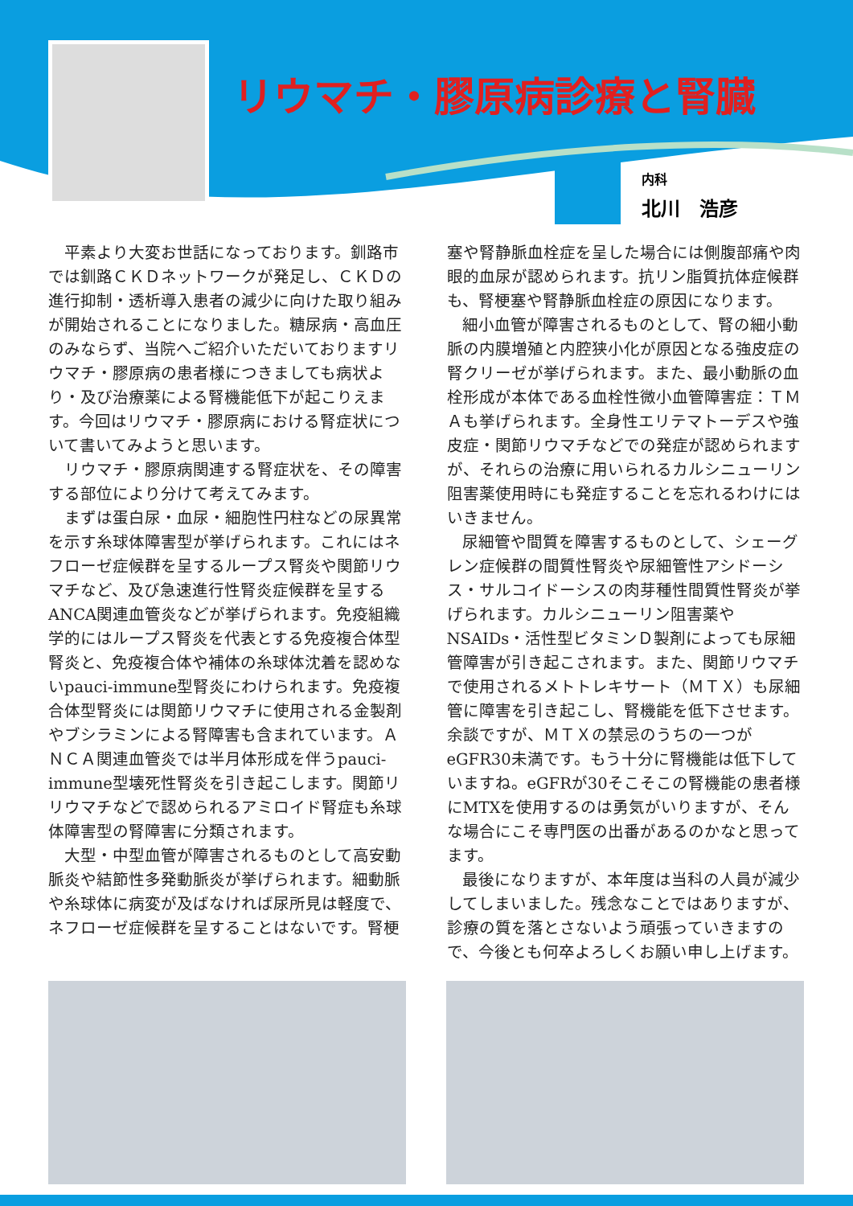リウマチ・膠原病診療と腎臓
内科
北川　浩彦
平素より大変お世話になっております。釧路市では釧路ＣＫＤネットワークが発足し、ＣＫＤの進行抑制・透析導入患者の減少に向けた取り組みが開始されることになりました。糖尿病・高血圧のみならず、当院へご紹介いただいておりますリウマチ・膠原病の患者様につきましても病状より・及び治療薬による腎機能低下が起こりえます。今回はリウマチ・膠原病における腎症状について書いてみようと思います。
リウマチ・膠原病関連する腎症状を、その障害する部位により分けて考えてみます。
まずは蛋白尿・血尿・細胞性円柱などの尿異常を示す糸球体障害型が挙げられます。これにはネフローゼ症候群を呈するループス腎炎や関節リウマチなど、及び急速進行性腎炎症候群を呈するANCA関連血管炎などが挙げられます。免疫組織学的にはループス腎炎を代表とする免疫複合体型腎炎と、免疫複合体や補体の糸球体沈着を認めないpauci-immune型腎炎にわけられます。免疫複合体型腎炎には関節リウマチに使用される金製剤やブシラミンによる腎障害も含まれています。ＡＮＣＡ関連血管炎では半月体形成を伴うpauci-immune型壊死性腎炎を引き起こします。関節リリウマチなどで認められるアミロイド腎症も糸球体障害型の腎障害に分類されます。
大型・中型血管が障害されるものとして高安動脈炎や結節性多発動脈炎が挙げられます。細動脈や糸球体に病変が及ばなければ尿所見は軽度で、ネフローゼ症候群を呈することはないです。腎梗
塞や腎静脈血栓症を呈した場合には側腹部痛や肉眼的血尿が認められます。抗リン脂質抗体症候群も、腎梗塞や腎静脈血栓症の原因になります。
細小血管が障害されるものとして、腎の細小動脈の内膜増殖と内腔狭小化が原因となる強皮症の腎クリーゼが挙げられます。また、最小動脈の血栓形成が本体である血栓性微小血管障害症：ＴＭＡも挙げられます。全身性エリテマトーデスや強皮症・関節リウマチなどでの発症が認められますが、それらの治療に用いられるカルシニューリン阻害薬使用時にも発症することを忘れるわけにはいきません。
尿細管や間質を障害するものとして、シェーグレン症候群の間質性腎炎や尿細管性アシドーシス・サルコイドーシスの肉芽種性間質性腎炎が挙げられます。カルシニューリン阻害薬やNSAIDs・活性型ビタミンＤ製剤によっても尿細管障害が引き起こされます。また、関節リウマチで使用されるメトトレキサート（ＭＴＸ）も尿細管に障害を引き起こし、腎機能を低下させます。余談ですが、ＭＴＸの禁忌のうちの一つがeGFR30未満です。もう十分に腎機能は低下していますね。eGFRが30そこそこの腎機能の患者様にMTXを使用するのは勇気がいりますが、そんな場合にこそ専門医の出番があるのかなと思ってます。
最後になりますが、本年度は当科の人員が減少してしまいました。残念なことではありますが、診療の質を落とさないよう頑張っていきますので、今後とも何卒よろしくお願い申し上げます。